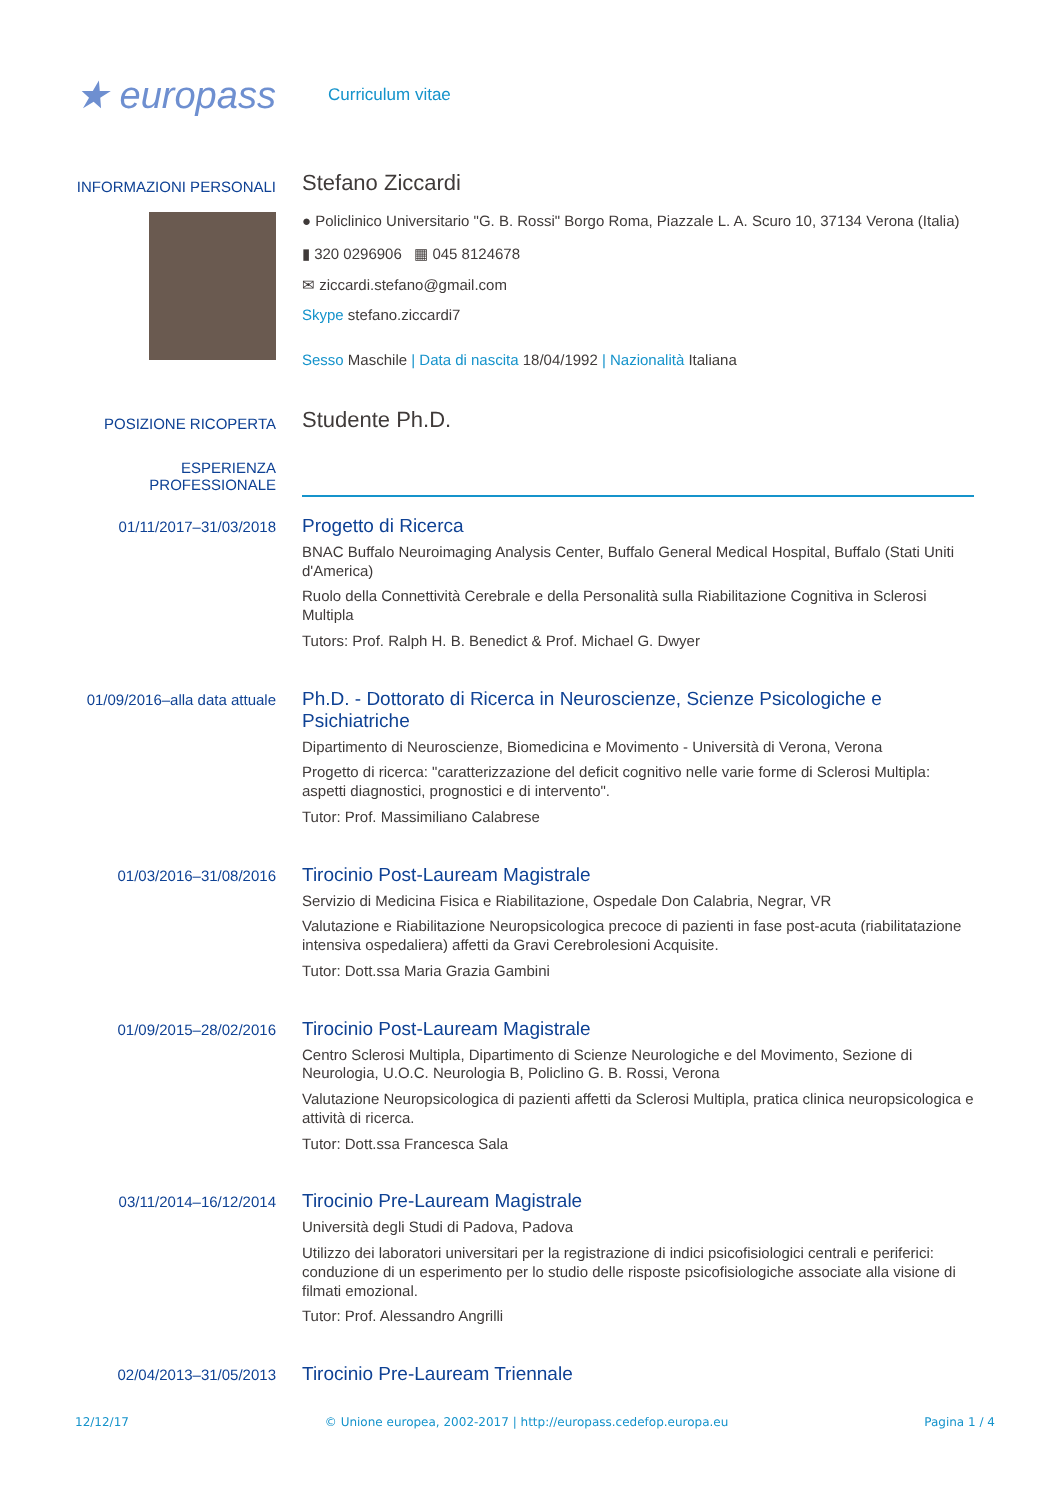★ europass
Curriculum vitae
INFORMAZIONI PERSONALI
Stefano Ziccardi
● Policlinico Universitario "G. B. Rossi" Borgo Roma, Piazzale L. A. Scuro 10, 37134 Verona (Italia)
▮ 320 0296906 ▦ 045 8124678
✉ ziccardi.stefano@gmail.com
Skype stefano.ziccardi7
Sesso Maschile | Data di nascita 18/04/1992 | Nazionalità Italiana
POSIZIONE RICOPERTA
Studente Ph.D.
ESPERIENZA
PROFESSIONALE
01/11/2017–31/03/2018
Progetto di Ricerca
BNAC Buffalo Neuroimaging Analysis Center, Buffalo General Medical Hospital, Buffalo (Stati Uniti d'America)
Ruolo della Connettività Cerebrale e della Personalità sulla Riabilitazione Cognitiva in Sclerosi Multipla
Tutors: Prof. Ralph H. B. Benedict & Prof. Michael G. Dwyer
01/09/2016–alla data attuale
Ph.D. - Dottorato di Ricerca in Neuroscienze, Scienze Psicologiche e Psichiatriche
Dipartimento di Neuroscienze, Biomedicina e Movimento - Università di Verona, Verona
Progetto di ricerca: "caratterizzazione del deficit cognitivo nelle varie forme di Sclerosi Multipla: aspetti diagnostici, prognostici e di intervento".
Tutor: Prof. Massimiliano Calabrese
01/03/2016–31/08/2016
Tirocinio Post-Lauream Magistrale
Servizio di Medicina Fisica e Riabilitazione, Ospedale Don Calabria, Negrar, VR
Valutazione e Riabilitazione Neuropsicologica precoce di pazienti in fase post-acuta (riabilitatazione intensiva ospedaliera) affetti da Gravi Cerebrolesioni Acquisite.
Tutor: Dott.ssa Maria Grazia Gambini
01/09/2015–28/02/2016
Tirocinio Post-Lauream Magistrale
Centro Sclerosi Multipla, Dipartimento di Scienze Neurologiche e del Movimento, Sezione di Neurologia, U.O.C. Neurologia B, Policlino G. B. Rossi, Verona
Valutazione Neuropsicologica di pazienti affetti da Sclerosi Multipla, pratica clinica neuropsicologica e attività di ricerca.
Tutor: Dott.ssa Francesca Sala
03/11/2014–16/12/2014
Tirocinio Pre-Lauream Magistrale
Università degli Studi di Padova, Padova
Utilizzo dei laboratori universitari per la registrazione di indici psicofisiologici centrali e periferici: conduzione di un esperimento per lo studio delle risposte psicofisiologiche associate alla visione di filmati emozional.
Tutor: Prof. Alessandro Angrilli
02/04/2013–31/05/2013
Tirocinio Pre-Lauream Triennale
12/12/17 © Unione europea, 2002-2017 | http://europass.cedefop.europa.eu Pagina 1 / 4